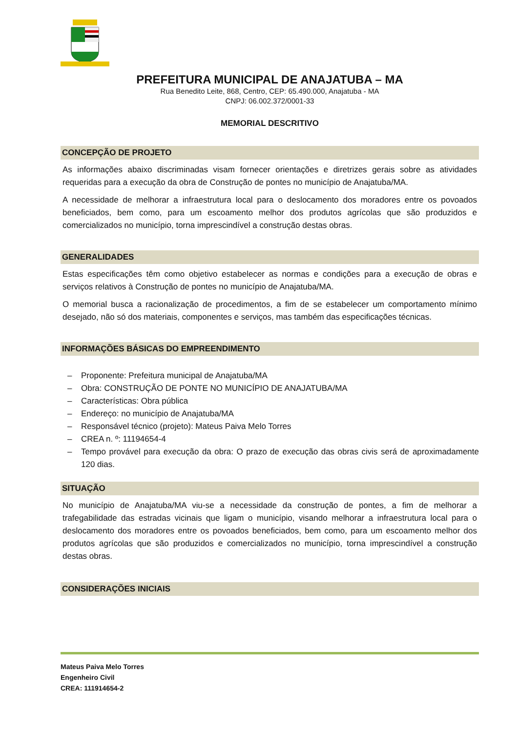PREFEITURA MUNICIPAL DE ANAJATUBA – MA
Rua Benedito Leite, 868, Centro, CEP: 65.490.000, Anajatuba - MA
CNPJ: 06.002.372/0001-33
MEMORIAL DESCRITIVO
CONCEPÇÃO DE PROJETO
As informações abaixo discriminadas visam fornecer orientações e diretrizes gerais sobre as atividades requeridas para a execução da obra de Construção de pontes no município de Anajatuba/MA.
A necessidade de melhorar a infraestrutura local para o deslocamento dos moradores entre os povoados beneficiados, bem como, para um escoamento melhor dos produtos agrícolas que são produzidos e comercializados no município, torna imprescindível a construção destas obras.
GENERALIDADES
Estas especificações têm como objetivo estabelecer as normas e condições para a execução de obras e serviços relativos à Construção de pontes no município de Anajatuba/MA.
O memorial busca a racionalização de procedimentos, a fim de se estabelecer um comportamento mínimo desejado, não só dos materiais, componentes e serviços, mas também das especificações técnicas.
INFORMAÇÕES BÁSICAS DO EMPREENDIMENTO
– Proponente: Prefeitura municipal de Anajatuba/MA
– Obra: CONSTRUÇÃO DE PONTE NO MUNICÍPIO DE ANAJATUBA/MA
– Características: Obra pública
– Endereço: no município de Anajatuba/MA
– Responsável técnico (projeto): Mateus Paiva Melo Torres
– CREA n. º: 11194654-4
– Tempo provável para execução da obra: O prazo de execução das obras civis será de aproximadamente 120 dias.
SITUAÇÃO
No município de Anajatuba/MA viu-se a necessidade da construção de pontes, a fim de melhorar a trafegabilidade das estradas vicinais que ligam o município, visando melhorar a infraestrutura local para o deslocamento dos moradores entre os povoados beneficiados, bem como, para um escoamento melhor dos produtos agrícolas que são produzidos e comercializados no município, torna imprescindível a construção destas obras.
CONSIDERAÇÕES INICIAIS
Mateus Paiva Melo Torres
Engenheiro Civil
CREA: 111914654-2